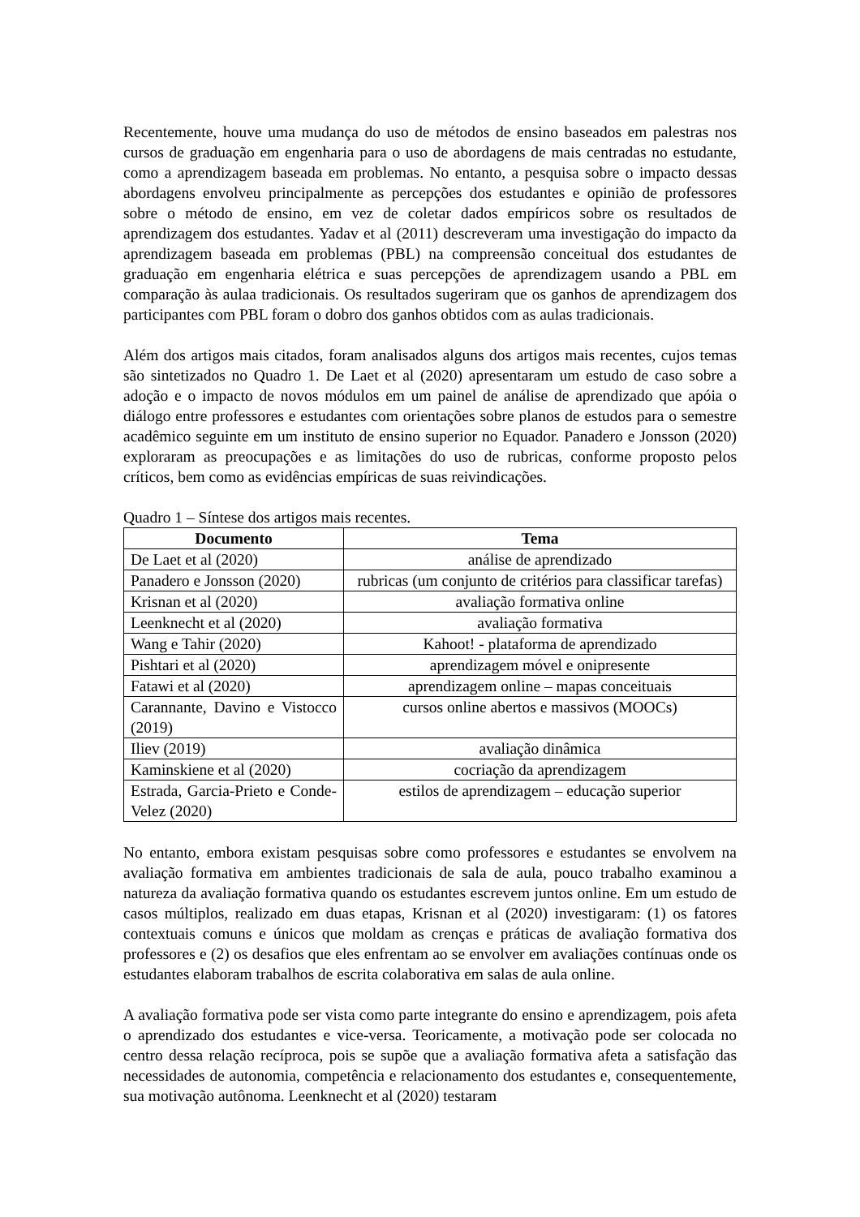Recentemente, houve uma mudança do uso de métodos de ensino baseados em palestras nos cursos de graduação em engenharia para o uso de abordagens de mais centradas no estudante, como a aprendizagem baseada em problemas. No entanto, a pesquisa sobre o impacto dessas abordagens envolveu principalmente as percepções dos estudantes e opinião de professores sobre o método de ensino, em vez de coletar dados empíricos sobre os resultados de aprendizagem dos estudantes. Yadav et al (2011) descreveram uma investigação do impacto da aprendizagem baseada em problemas (PBL) na compreensão conceitual dos estudantes de graduação em engenharia elétrica e suas percepções de aprendizagem usando a PBL em comparação às aulaa tradicionais. Os resultados sugeriram que os ganhos de aprendizagem dos participantes com PBL foram o dobro dos ganhos obtidos com as aulas tradicionais.
Além dos artigos mais citados, foram analisados alguns dos artigos mais recentes, cujos temas são sintetizados no Quadro 1. De Laet et al (2020) apresentaram um estudo de caso sobre a adoção e o impacto de novos módulos em um painel de análise de aprendizado que apóia o diálogo entre professores e estudantes com orientações sobre planos de estudos para o semestre acadêmico seguinte em um instituto de ensino superior no Equador. Panadero e Jonsson (2020) exploraram as preocupações e as limitações do uso de rubricas, conforme proposto pelos críticos, bem como as evidências empíricas de suas reivindicações.
Quadro 1 – Síntese dos artigos mais recentes.
| Documento | Tema |
| --- | --- |
| De Laet et al (2020) | análise de aprendizado |
| Panadero e Jonsson (2020) | rubricas (um conjunto de critérios para classificar tarefas) |
| Krisnan et al (2020) | avaliação formativa online |
| Leenknecht et al (2020) | avaliação formativa |
| Wang e Tahir (2020) | Kahoot! - plataforma de aprendizado |
| Pishtari et al (2020) | aprendizagem móvel e onipresente |
| Fatawi et al (2020) | aprendizagem online – mapas conceituais |
| Carannante, Davino e Vistocco (2019) | cursos online abertos e massivos (MOOCs) |
| Iliev (2019) | avaliação dinâmica |
| Kaminskiene et al (2020) | cocriação da aprendizagem |
| Estrada, Garcia-Prieto e Conde-Velez (2020) | estilos de aprendizagem – educação superior |
No entanto, embora existam pesquisas sobre como professores e estudantes se envolvem na avaliação formativa em ambientes tradicionais de sala de aula, pouco trabalho examinou a natureza da avaliação formativa quando os estudantes escrevem juntos online. Em um estudo de casos múltiplos, realizado em duas etapas, Krisnan et al (2020) investigaram: (1) os fatores contextuais comuns e únicos que moldam as crenças e práticas de avaliação formativa dos professores e (2) os desafios que eles enfrentam ao se envolver em avaliações contínuas onde os estudantes elaboram trabalhos de escrita colaborativa em salas de aula online.
A avaliação formativa pode ser vista como parte integrante do ensino e aprendizagem, pois afeta o aprendizado dos estudantes e vice-versa. Teoricamente, a motivação pode ser colocada no centro dessa relação recíproca, pois se supõe que a avaliação formativa afeta a satisfação das necessidades de autonomia, competência e relacionamento dos estudantes e, consequentemente, sua motivação autônoma. Leenknecht et al (2020) testaram